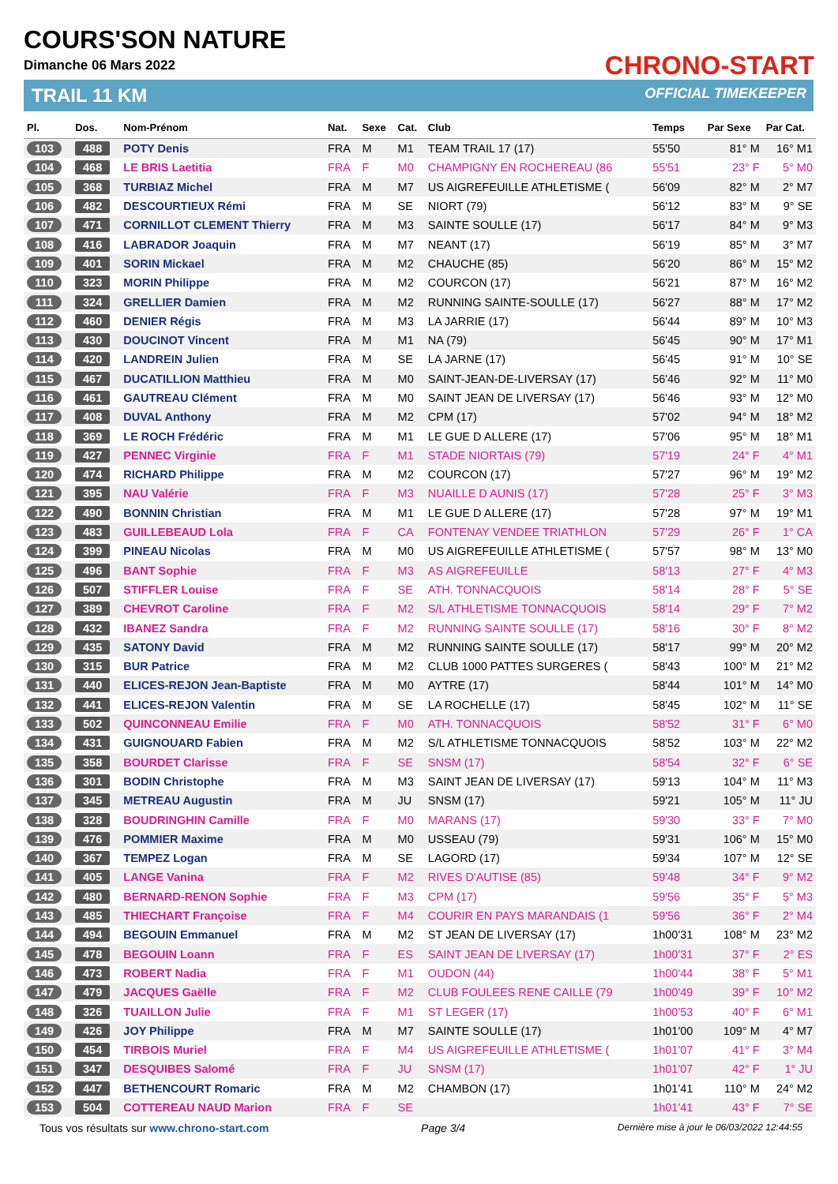COURS'SON NATURE
Dimanche 06 Mars 2022
TRAIL 11 KM
CHRONO-START
OFFICIAL TIMEKEEPER
| Pl. | Dos. | Nom-Prénom | Nat. | Sexe | Cat. | Club | Temps | Par Sexe | Par Cat. |
| --- | --- | --- | --- | --- | --- | --- | --- | --- | --- |
| 103 | 488 | POTY Denis | FRA | M | M1 | TEAM TRAIL 17 (17) | 55'50 | 81° M | 16° M1 |
| 104 | 468 | LE BRIS Laetitia | FRA | F | M0 | CHAMPIGNY EN ROCHEREAU (86 | 55'51 | 23° F | 5° M0 |
| 105 | 368 | TURBIAZ Michel | FRA | M | M7 | US AIGREFEUILLE ATHLETISME ( | 56'09 | 82° M | 2° M7 |
| 106 | 482 | DESCOURTIEUX Rémi | FRA | M | SE | NIORT (79) | 56'12 | 83° M | 9° SE |
| 107 | 471 | CORNILLOT CLEMENT Thierry | FRA | M | M3 | SAINTE SOULLE (17) | 56'17 | 84° M | 9° M3 |
| 108 | 416 | LABRADOR Joaquin | FRA | M | M7 | NEANT (17) | 56'19 | 85° M | 3° M7 |
| 109 | 401 | SORIN Mickael | FRA | M | M2 | CHAUCHE (85) | 56'20 | 86° M | 15° M2 |
| 110 | 323 | MORIN Philippe | FRA | M | M2 | COURCON (17) | 56'21 | 87° M | 16° M2 |
| 111 | 324 | GRELLIER Damien | FRA | M | M2 | RUNNING SAINTE-SOULLE (17) | 56'27 | 88° M | 17° M2 |
| 112 | 460 | DENIER Régis | FRA | M | M3 | LA JARRIE (17) | 56'44 | 89° M | 10° M3 |
| 113 | 430 | DOUCINOT Vincent | FRA | M | M1 | NA (79) | 56'45 | 90° M | 17° M1 |
| 114 | 420 | LANDREIN Julien | FRA | M | SE | LA JARNE (17) | 56'45 | 91° M | 10° SE |
| 115 | 467 | DUCATILLION Matthieu | FRA | M | M0 | SAINT-JEAN-DE-LIVERSAY (17) | 56'46 | 92° M | 11° M0 |
| 116 | 461 | GAUTREAU Clément | FRA | M | M0 | SAINT JEAN DE LIVERSAY (17) | 56'46 | 93° M | 12° M0 |
| 117 | 408 | DUVAL Anthony | FRA | M | M2 | CPM (17) | 57'02 | 94° M | 18° M2 |
| 118 | 369 | LE ROCH Frédéric | FRA | M | M1 | LE GUE D ALLERE (17) | 57'06 | 95° M | 18° M1 |
| 119 | 427 | PENNEC Virginie | FRA | F | M1 | STADE NIORTAIS (79) | 57'19 | 24° F | 4° M1 |
| 120 | 474 | RICHARD Philippe | FRA | M | M2 | COURCON (17) | 57'27 | 96° M | 19° M2 |
| 121 | 395 | NAU Valérie | FRA | F | M3 | NUAILLE D AUNIS (17) | 57'28 | 25° F | 3° M3 |
| 122 | 490 | BONNIN Christian | FRA | M | M1 | LE GUE D ALLERE (17) | 57'28 | 97° M | 19° M1 |
| 123 | 483 | GUILLEBEAUD Lola | FRA | F | CA | FONTENAY VENDEE TRIATHLON | 57'29 | 26° F | 1° CA |
| 124 | 399 | PINEAU Nicolas | FRA | M | M0 | US AIGREFEUILLE ATHLETISME ( | 57'57 | 98° M | 13° M0 |
| 125 | 496 | BANT Sophie | FRA | F | M3 | AS AIGREFEUILLE | 58'13 | 27° F | 4° M3 |
| 126 | 507 | STIFFLER Louise | FRA | F | SE | ATH. TONNACQUOIS | 58'14 | 28° F | 5° SE |
| 127 | 389 | CHEVROT Caroline | FRA | F | M2 | S/L ATHLETISME TONNACQUOIS | 58'14 | 29° F | 7° M2 |
| 128 | 432 | IBANEZ Sandra | FRA | F | M2 | RUNNING SAINTE SOULLE (17) | 58'16 | 30° F | 8° M2 |
| 129 | 435 | SATONY David | FRA | M | M2 | RUNNING SAINTE SOULLE (17) | 58'17 | 99° M | 20° M2 |
| 130 | 315 | BUR Patrice | FRA | M | M2 | CLUB 1000 PATTES SURGERES ( | 58'43 | 100° M | 21° M2 |
| 131 | 440 | ELICES-REJON Jean-Baptiste | FRA | M | M0 | AYTRE (17) | 58'44 | 101° M | 14° M0 |
| 132 | 441 | ELICES-REJON Valentin | FRA | M | SE | LA ROCHELLE (17) | 58'45 | 102° M | 11° SE |
| 133 | 502 | QUINCONNEAU Emilie | FRA | F | M0 | ATH. TONNACQUOIS | 58'52 | 31° F | 6° M0 |
| 134 | 431 | GUIGNOUARD Fabien | FRA | M | M2 | S/L ATHLETISME TONNACQUOIS | 58'52 | 103° M | 22° M2 |
| 135 | 358 | BOURDET Clarisse | FRA | F | SE | SNSM (17) | 58'54 | 32° F | 6° SE |
| 136 | 301 | BODIN Christophe | FRA | M | M3 | SAINT JEAN DE LIVERSAY (17) | 59'13 | 104° M | 11° M3 |
| 137 | 345 | METREAU Augustin | FRA | M | JU | SNSM (17) | 59'21 | 105° M | 11° JU |
| 138 | 328 | BOUDRINGHIN Camille | FRA | F | M0 | MARANS (17) | 59'30 | 33° F | 7° M0 |
| 139 | 476 | POMMIER Maxime | FRA | M | M0 | USSEAU (79) | 59'31 | 106° M | 15° M0 |
| 140 | 367 | TEMPEZ Logan | FRA | M | SE | LAGORD (17) | 59'34 | 107° M | 12° SE |
| 141 | 405 | LANGE Vanina | FRA | F | M2 | RIVES D'AUTISE (85) | 59'48 | 34° F | 9° M2 |
| 142 | 480 | BERNARD-RENON Sophie | FRA | F | M3 | CPM (17) | 59'56 | 35° F | 5° M3 |
| 143 | 485 | THIECHART Françoise | FRA | F | M4 | COURIR EN PAYS MARANDAIS (1 | 59'56 | 36° F | 2° M4 |
| 144 | 494 | BEGOUIN Emmanuel | FRA | M | M2 | ST JEAN DE LIVERSAY (17) | 1h00'31 | 108° M | 23° M2 |
| 145 | 478 | BEGOUIN Loann | FRA | F | ES | SAINT JEAN DE LIVERSAY (17) | 1h00'31 | 37° F | 2° ES |
| 146 | 473 | ROBERT Nadia | FRA | F | M1 | OUDON (44) | 1h00'44 | 38° F | 5° M1 |
| 147 | 479 | JACQUES Gaëlle | FRA | F | M2 | CLUB FOULEES RENE CAILLE (79 | 1h00'49 | 39° F | 10° M2 |
| 148 | 326 | TUAILLON Julie | FRA | F | M1 | ST LEGER (17) | 1h00'53 | 40° F | 6° M1 |
| 149 | 426 | JOY Philippe | FRA | M | M7 | SAINTE SOULLE (17) | 1h01'00 | 109° M | 4° M7 |
| 150 | 454 | TIRBOIS Muriel | FRA | F | M4 | US AIGREFEUILLE ATHLETISME ( | 1h01'07 | 41° F | 3° M4 |
| 151 | 347 | DESQUIBES Salomé | FRA | F | JU | SNSM (17) | 1h01'07 | 42° F | 1° JU |
| 152 | 447 | BETHENCOURT Romaric | FRA | M | M2 | CHAMBON (17) | 1h01'41 | 110° M | 24° M2 |
| 153 | 504 | COTTEREAU NAUD Marion | FRA | F | SE | | 1h01'41 | 43° F | 7° SE |
Tous vos résultats sur www.chrono-start.com Page 3/4 Dernière mise à jour le 06/03/2022 12:44:55